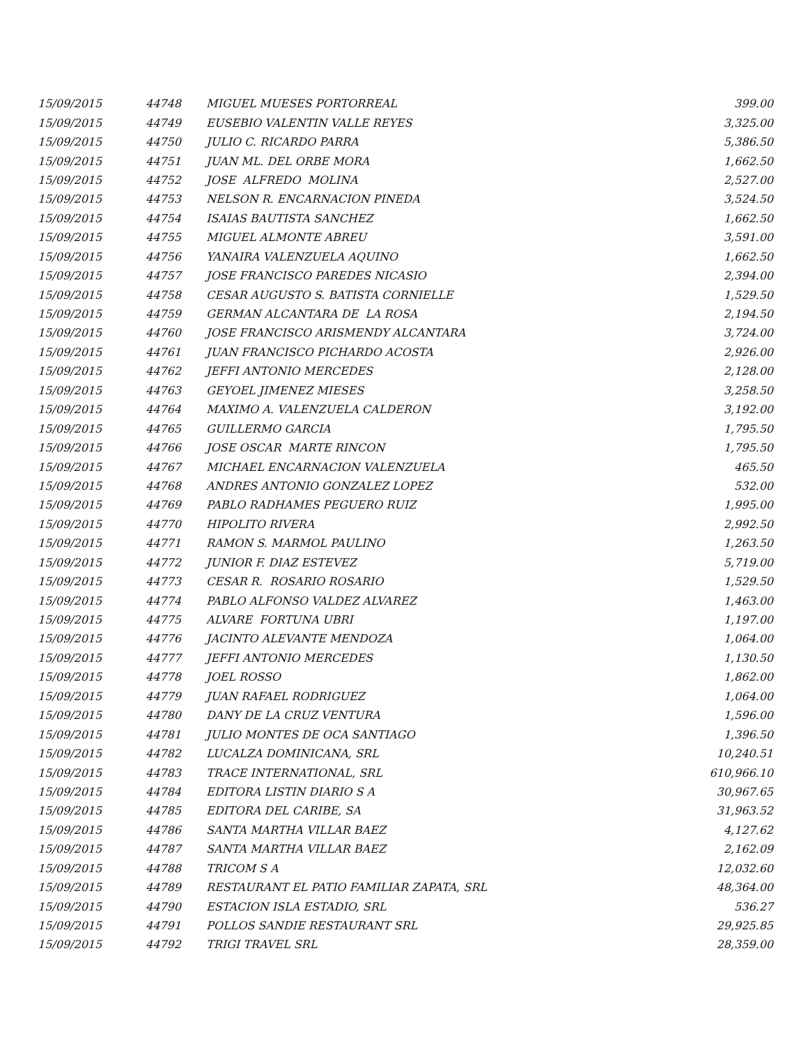| 15/09/2015 | 44748 | MIGUEL MUESES PORTORREAL | 399.00 |
| 15/09/2015 | 44749 | EUSEBIO VALENTIN VALLE REYES | 3,325.00 |
| 15/09/2015 | 44750 | JULIO C. RICARDO PARRA | 5,386.50 |
| 15/09/2015 | 44751 | JUAN ML. DEL ORBE MORA | 1,662.50 |
| 15/09/2015 | 44752 | JOSE ALFREDO MOLINA | 2,527.00 |
| 15/09/2015 | 44753 | NELSON R. ENCARNACION PINEDA | 3,524.50 |
| 15/09/2015 | 44754 | ISAIAS BAUTISTA SANCHEZ | 1,662.50 |
| 15/09/2015 | 44755 | MIGUEL ALMONTE ABREU | 3,591.00 |
| 15/09/2015 | 44756 | YANAIRA VALENZUELA AQUINO | 1,662.50 |
| 15/09/2015 | 44757 | JOSE FRANCISCO PAREDES NICASIO | 2,394.00 |
| 15/09/2015 | 44758 | CESAR AUGUSTO S. BATISTA CORNIELLE | 1,529.50 |
| 15/09/2015 | 44759 | GERMAN ALCANTARA DE LA ROSA | 2,194.50 |
| 15/09/2015 | 44760 | JOSE FRANCISCO ARISMENDY ALCANTARA | 3,724.00 |
| 15/09/2015 | 44761 | JUAN FRANCISCO PICHARDO ACOSTA | 2,926.00 |
| 15/09/2015 | 44762 | JEFFI ANTONIO MERCEDES | 2,128.00 |
| 15/09/2015 | 44763 | GEYOEL JIMENEZ MIESES | 3,258.50 |
| 15/09/2015 | 44764 | MAXIMO A. VALENZUELA CALDERON | 3,192.00 |
| 15/09/2015 | 44765 | GUILLERMO GARCIA | 1,795.50 |
| 15/09/2015 | 44766 | JOSE OSCAR MARTE RINCON | 1,795.50 |
| 15/09/2015 | 44767 | MICHAEL ENCARNACION VALENZUELA | 465.50 |
| 15/09/2015 | 44768 | ANDRES ANTONIO GONZALEZ LOPEZ | 532.00 |
| 15/09/2015 | 44769 | PABLO RADHAMES PEGUERO RUIZ | 1,995.00 |
| 15/09/2015 | 44770 | HIPOLITO RIVERA | 2,992.50 |
| 15/09/2015 | 44771 | RAMON S. MARMOL PAULINO | 1,263.50 |
| 15/09/2015 | 44772 | JUNIOR F. DIAZ ESTEVEZ | 5,719.00 |
| 15/09/2015 | 44773 | CESAR R. ROSARIO ROSARIO | 1,529.50 |
| 15/09/2015 | 44774 | PABLO ALFONSO VALDEZ ALVAREZ | 1,463.00 |
| 15/09/2015 | 44775 | ALVARE FORTUNA UBRI | 1,197.00 |
| 15/09/2015 | 44776 | JACINTO ALEVANTE MENDOZA | 1,064.00 |
| 15/09/2015 | 44777 | JEFFI ANTONIO MERCEDES | 1,130.50 |
| 15/09/2015 | 44778 | JOEL ROSSO | 1,862.00 |
| 15/09/2015 | 44779 | JUAN RAFAEL RODRIGUEZ | 1,064.00 |
| 15/09/2015 | 44780 | DANY DE LA CRUZ VENTURA | 1,596.00 |
| 15/09/2015 | 44781 | JULIO MONTES DE OCA SANTIAGO | 1,396.50 |
| 15/09/2015 | 44782 | LUCALZA DOMINICANA, SRL | 10,240.51 |
| 15/09/2015 | 44783 | TRACE INTERNATIONAL, SRL | 610,966.10 |
| 15/09/2015 | 44784 | EDITORA LISTIN DIARIO S A | 30,967.65 |
| 15/09/2015 | 44785 | EDITORA DEL CARIBE, SA | 31,963.52 |
| 15/09/2015 | 44786 | SANTA MARTHA VILLAR BAEZ | 4,127.62 |
| 15/09/2015 | 44787 | SANTA MARTHA VILLAR BAEZ | 2,162.09 |
| 15/09/2015 | 44788 | TRICOM S A | 12,032.60 |
| 15/09/2015 | 44789 | RESTAURANT EL PATIO FAMILIAR ZAPATA, SRL | 48,364.00 |
| 15/09/2015 | 44790 | ESTACION ISLA ESTADIO, SRL | 536.27 |
| 15/09/2015 | 44791 | POLLOS SANDIE RESTAURANT SRL | 29,925.85 |
| 15/09/2015 | 44792 | TRIGI TRAVEL SRL | 28,359.00 |